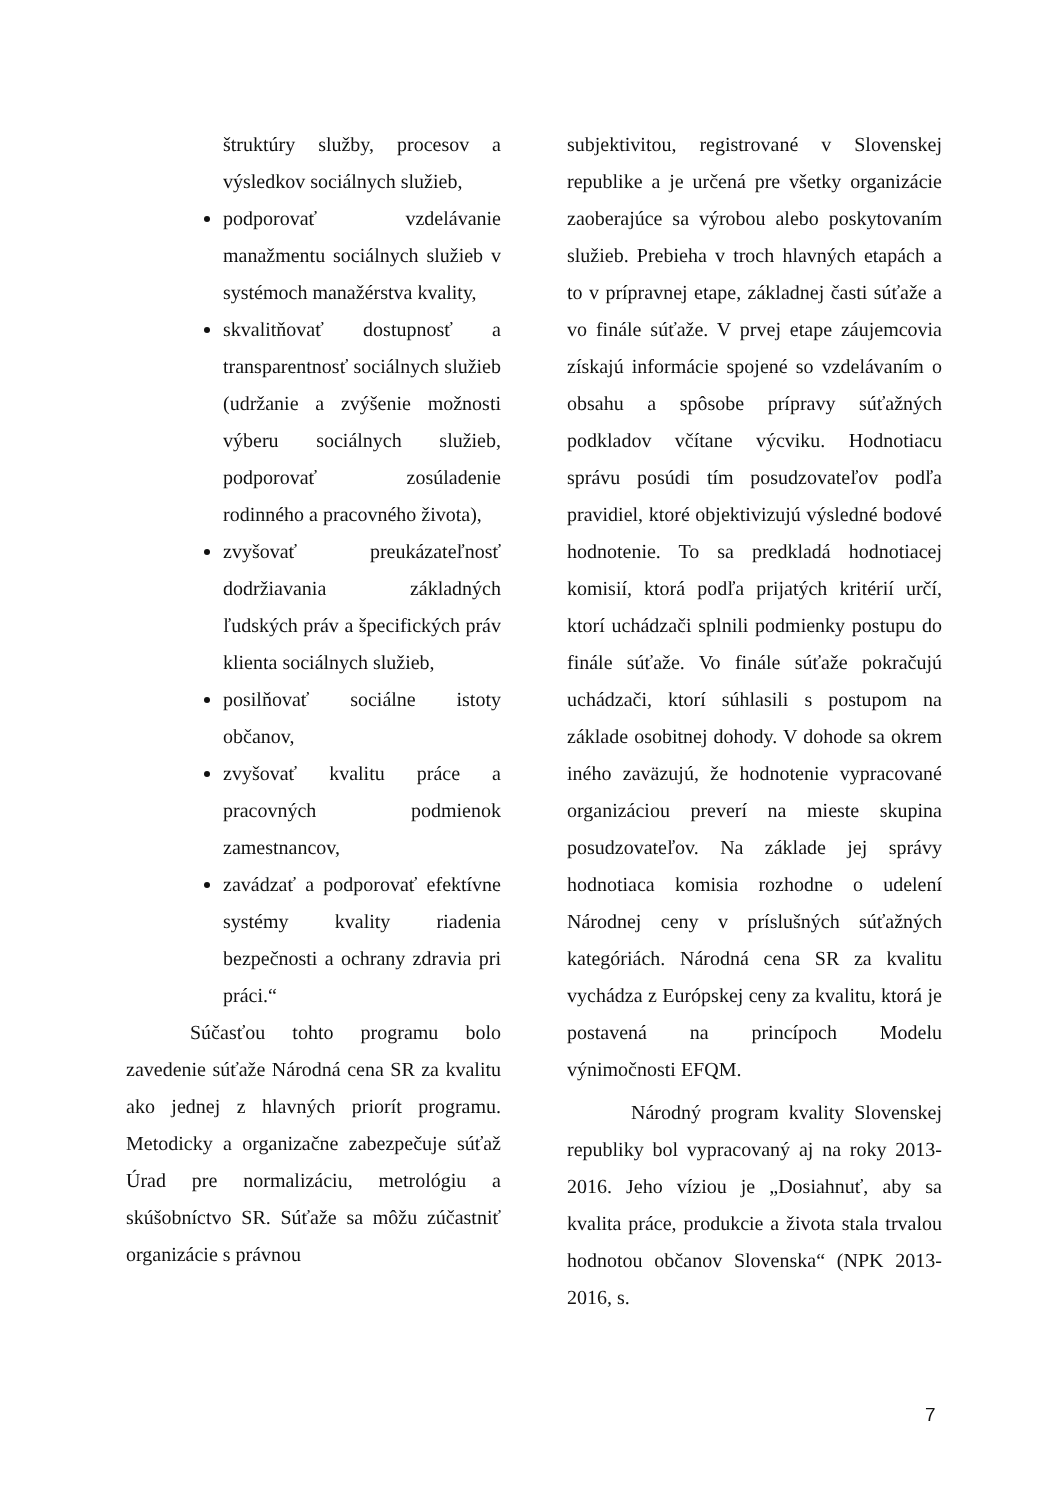štruktúry služby, procesov a výsledkov sociálnych služieb,
podporovať vzdelávanie manažmentu sociálnych služieb v systémoch manažérstva kvality,
skvalitňovať dostupnosť a transparentnosť sociálnych služieb (udržanie a zvýšenie možnosti výberu sociálnych služieb, podporovať zosúladenie rodinného a pracovného života),
zvyšovať preukázateľnosť dodržiavania základných ľudských práv a špecifických práv klienta sociálnych služieb,
posilňovať sociálne istoty občanov,
zvyšovať kvalitu práce a pracovných podmienok zamestnancov,
zavádzať a podporovať efektívne systémy kvality riadenia bezpečnosti a ochrany zdravia pri práci.“
Súčasťou tohto programu bolo zavedenie súťaže Národná cena SR za kvalitu ako jednej z hlavných priorít programu. Metodicky a organizačne zabezpečuje súťaž Úrad pre normalizáciu, metrológiu a skúšobníctvo SR. Súťaže sa môžu zúčastniť organizácie s právnou
subjektivitou, registrované v Slovenskej republike a je určená pre všetky organizácie zaoberajúce sa výrobou alebo poskytovaním služieb. Prebieha v troch hlavných etapách a to v prípravnej etape, základnej časti súťaže a vo finále súťaže. V prvej etape záujemcovia získajú informácie spojené so vzdelávaním o obsahu a spôsobe prípravy súťažných podkladov včítane výcviku. Hodnotiacu správu posúdi tím posudzovateľov podľa pravidiel, ktoré objektivizujú výsledné bodové hodnotenie. To sa predkladá hodnotiacej komisií, ktorá podľa prijatých kritérií určí, ktorí uchádzači splnili podmienky postupu do finále súťaže. Vo finále súťaže pokračujú uchádzači, ktorí súhlasili s postupom na základe osobitnej dohody. V dohode sa okrem iného zaväzujú, že hodnotenie vypracované organizáciou preverí na mieste skupina posudzovateľov. Na základe jej správy hodnotiaca komisia rozhodne o udelení Národnej ceny v príslušných súťažných kategóriách. Národná cena SR za kvalitu vychádza z Európskej ceny za kvalitu, ktorá je postavená na princípoch Modelu výnimočnosti EFQM.
Národný program kvality Slovenskej republiky bol vypracovaný aj na roky 2013-2016. Jeho víziou je „Dosiahnuť, aby sa kvalita práce, produkcie a života stala trvalou hodnotou občanov Slovenska“ (NPK 2013-2016, s.
7